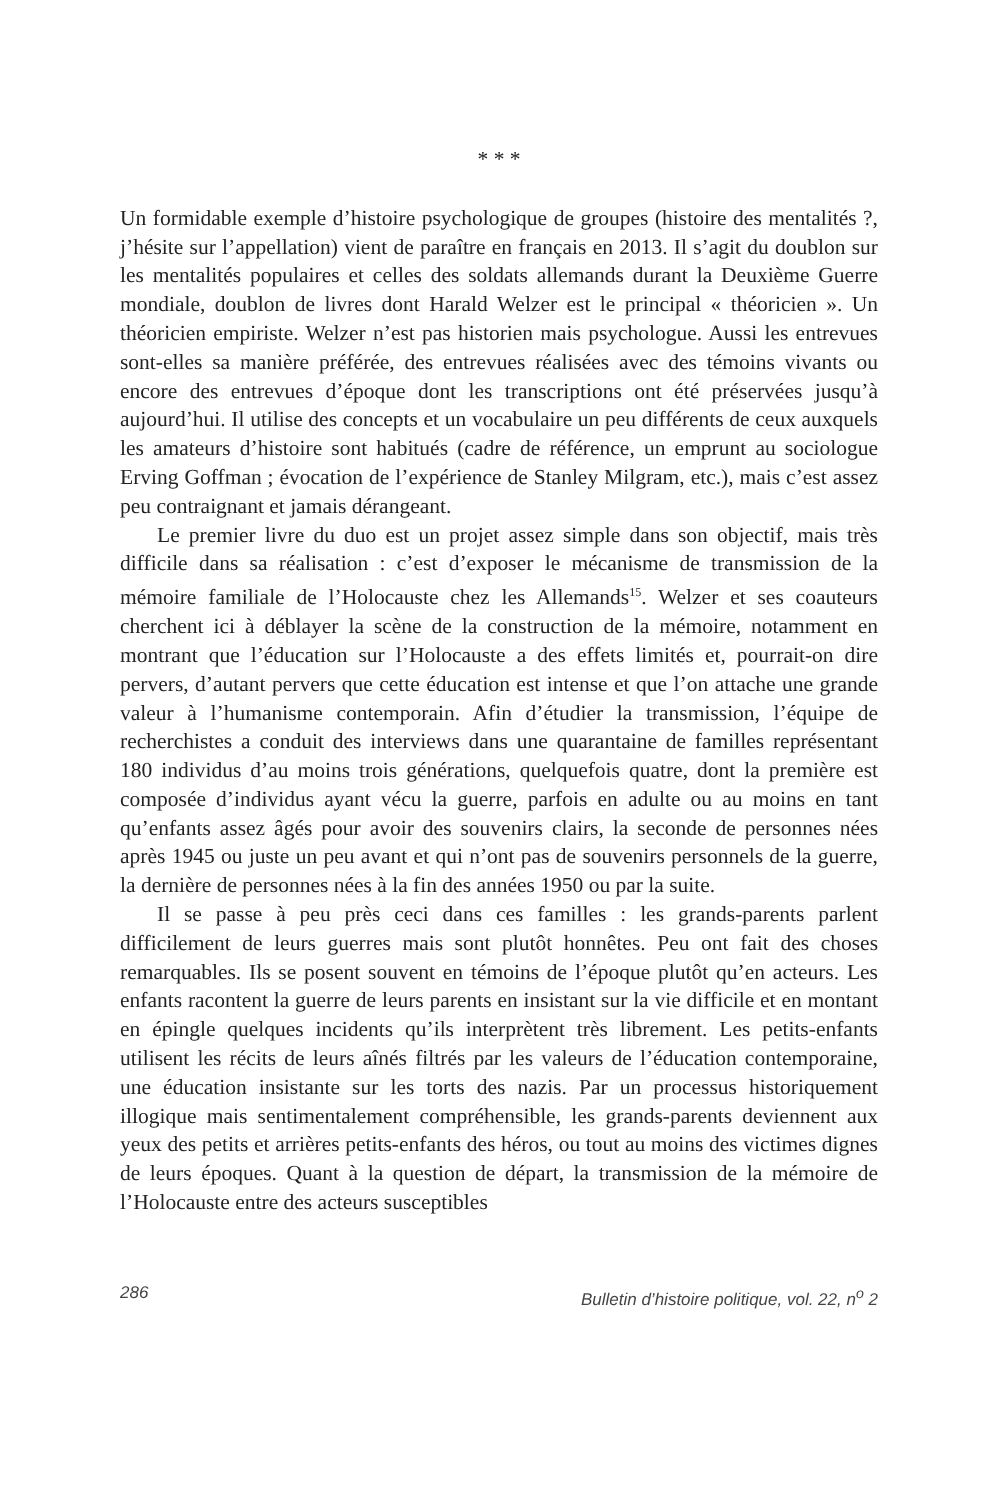* * *
Un formidable exemple d’histoire psychologique de groupes (histoire des mentalités ?, j’hésite sur l’appellation) vient de paraître en français en 2013. Il s’agit du doublon sur les mentalités populaires et celles des soldats allemands durant la Deuxième Guerre mondiale, doublon de livres dont Harald Welzer est le principal « théoricien ». Un théoricien empiriste. Welzer n’est pas historien mais psychologue. Aussi les entrevues sont-elles sa manière préférée, des entrevues réalisées avec des témoins vivants ou encore des entrevues d’époque dont les transcriptions ont été préservées jusqu’à aujourd’hui. Il utilise des concepts et un vocabulaire un peu différents de ceux auxquels les amateurs d’histoire sont habitués (cadre de référence, un emprunt au sociologue Erving Goffman ; évocation de l’expérience de Stanley Milgram, etc.), mais c’est assez peu contraignant et jamais dérangeant.
Le premier livre du duo est un projet assez simple dans son objectif, mais très difficile dans sa réalisation : c’est d’exposer le mécanisme de transmission de la mémoire familiale de l’Holocauste chez les Allemands<sup>15</sup>. Welzer et ses coauteurs cherchent ici à déblayer la scène de la construction de la mémoire, notamment en montrant que l’éducation sur l’Holocauste a des effets limités et, pourrait-on dire pervers, d’autant pervers que cette éducation est intense et que l’on attache une grande valeur à l’humanisme contemporain. Afin d’étudier la transmission, l’équipe de recherchistes a conduit des interviews dans une quarantaine de familles représentant 180 individus d’au moins trois générations, quelquefois quatre, dont la première est composée d’individus ayant vécu la guerre, parfois en adulte ou au moins en tant qu’enfants assez âgés pour avoir des souvenirs clairs, la seconde de personnes nées après 1945 ou juste un peu avant et qui n’ont pas de souvenirs personnels de la guerre, la dernière de personnes nées à la fin des années 1950 ou par la suite.
Il se passe à peu près ceci dans ces familles : les grands-parents parlent difficilement de leurs guerres mais sont plutôt honnêtes. Peu ont fait des choses remarquables. Ils se posent souvent en témoins de l’époque plutôt qu’en acteurs. Les enfants racontent la guerre de leurs parents en insistant sur la vie difficile et en montant en épingle quelques incidents qu’ils interprètent très librement. Les petits-enfants utilisent les récits de leurs aînés filtrés par les valeurs de l’éducation contemporaine, une éducation insistante sur les torts des nazis. Par un processus historiquement illogique mais sentimentalement compréhensible, les grands-parents deviennent aux yeux des petits et arrières petits-enfants des héros, ou tout au moins des victimes dignes de leurs époques. Quant à la question de départ, la transmission de la mémoire de l’Holocauste entre des acteurs susceptibles
286 Bulletin d’histoire politique, vol. 22, n<sup>o</sup> 2